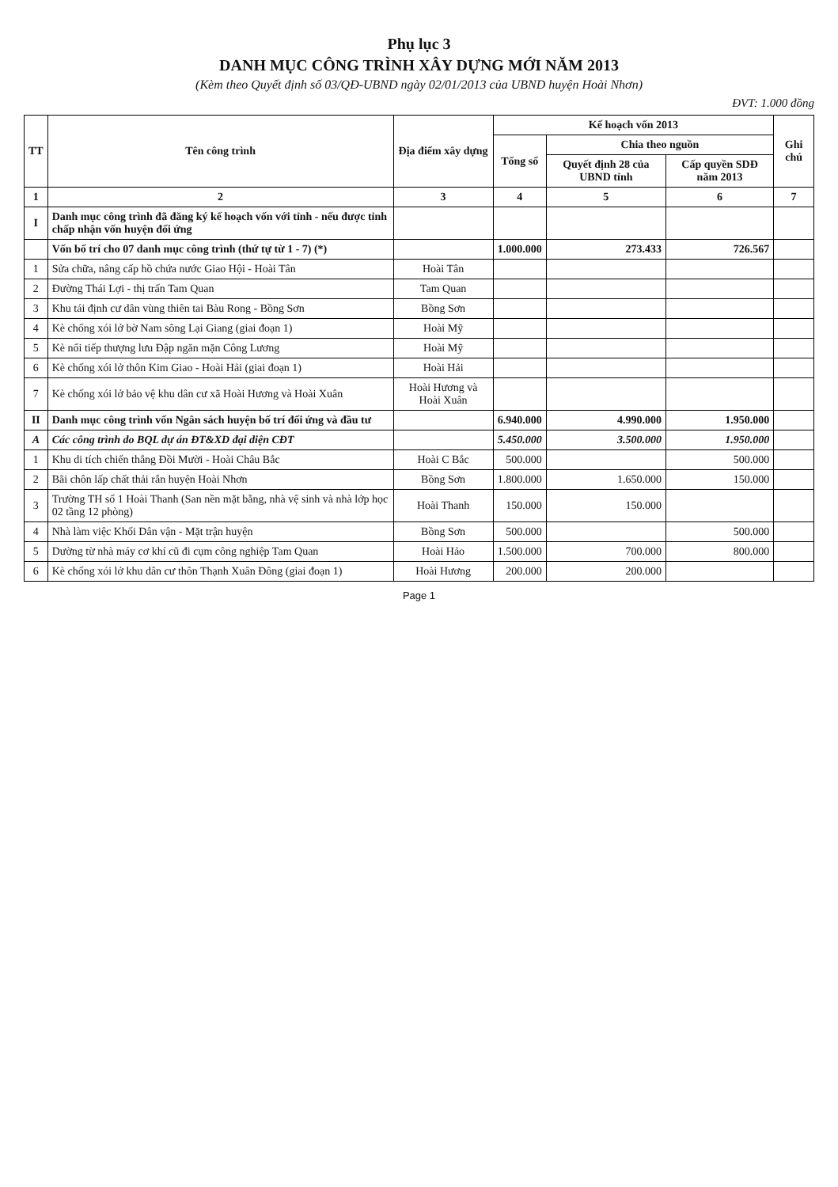Phụ lục 3
DANH MỤC CÔNG TRÌNH XÂY DỰNG MỚI NĂM 2013
(Kèm theo Quyết định số 03/QĐ-UBND ngày 02/01/2013 của UBND huyện Hoài Nhơn)
ĐVT: 1.000 đồng
| TT | Tên công trình | Địa điểm xây dựng | Kế hoạch vốn 2013 | | | Ghi chú |
| --- | --- | --- | --- | --- | --- | --- |
| | | | Tổng số | Chia theo nguồn | | |
| | | | | Quyết định 28 của UBND tỉnh | Cấp quyền SDĐ năm 2013 | |
| 1 | 2 | 3 | 4 | 5 | 6 | 7 |
| I | Danh mục công trình đã đăng ký kế hoạch vốn với tỉnh - nếu được tỉnh chấp nhận vốn huyện đối ứng | | | | | |
| | Vốn bố trí cho 07 danh mục công trình (thứ tự từ 1 - 7) (*) | | 1.000.000 | 273.433 | 726.567 | |
| 1 | Sửa chữa, nâng cấp hồ chứa nước Giao Hội - Hoài Tân | Hoài Tân | | | | |
| 2 | Đường Thái Lợi - thị trấn Tam Quan | Tam Quan | | | | |
| 3 | Khu tái định cư dân vùng thiên tai Bàu Rong - Bồng Sơn | Bồng Sơn | | | | |
| 4 | Kè chống xói lở bờ Nam sông Lại Giang (giai đoạn 1) | Hoài Mỹ | | | | |
| 5 | Kè nối tiếp thượng lưu Đập ngăn mặn Công Lương | Hoài Mỹ | | | | |
| 6 | Kè chống xói lở thôn Kim Giao - Hoài Hải (giai đoạn 1) | Hoài Hải | | | | |
| 7 | Kè chống xói lở bảo vệ khu dân cư xã Hoài Hương và Hoài Xuân | Hoài Hương và Hoài Xuân | | | | |
| II | Danh mục công trình vốn Ngân sách huyện bố trí đối ứng và đầu tư | | 6.940.000 | 4.990.000 | 1.950.000 | |
| A | Các công trình do BQL dự án ĐT&XD đại diện CĐT | | 5.450.000 | 3.500.000 | 1.950.000 | |
| 1 | Khu di tích chiến thắng Đồi Mười - Hoài Châu Bắc | Hoài C Bắc | 500.000 | | 500.000 | |
| 2 | Bãi chôn lấp chất thải rắn huyện Hoài Nhơn | Bồng Sơn | 1.800.000 | 1.650.000 | 150.000 | |
| 3 | Trường TH số 1 Hoài Thanh (San nền mặt bằng, nhà vệ sinh và nhà lớp học 02 tầng 12 phòng) | Hoài Thanh | 150.000 | 150.000 | | |
| 4 | Nhà làm việc Khối Dân vận - Mặt trận huyện | Bồng Sơn | 500.000 | | 500.000 | |
| 5 | Dường từ nhà máy cơ khí cũ đi cụm công nghiệp Tam Quan | Hoài Hảo | 1.500.000 | 700.000 | 800.000 | |
| 6 | Kè chống xói lở khu dân cư thôn Thạnh Xuân Đông (giai đoạn 1) | Hoài Hương | 200.000 | 200.000 | | |
Page 1